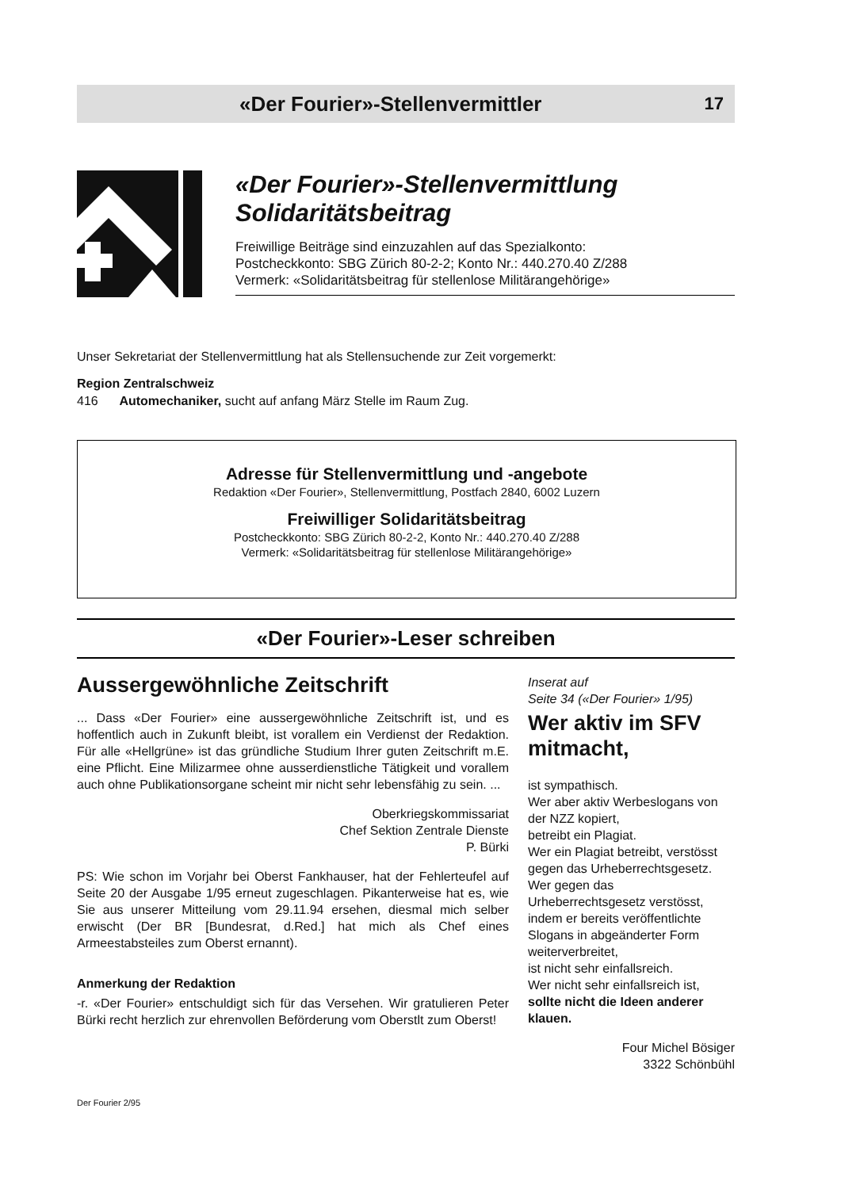«Der Fourier»-Stellenvermittler
17
«Der Fourier»-Stellenvermittlung
Solidaritätsbeitrag
Freiwillige Beiträge sind einzuzahlen auf das Spezialkonto:
Postcheckkonto: SBG Zürich 80-2-2; Konto Nr.: 440.270.40 Z/288
Vermerk: «Solidaritätsbeitrag für stellenlose Militärangehörige»
Unser Sekretariat der Stellenvermittlung hat als Stellensuchende zur Zeit vorgemerkt:
Region Zentralschweiz
416 Automechaniker, sucht auf anfang März Stelle im Raum Zug.
Adresse für Stellenvermittlung und -angebote
Redaktion «Der Fourier», Stellenvermittlung, Postfach 2840, 6002 Luzern
Freiwilliger Solidaritätsbeitrag
Postcheckkonto: SBG Zürich 80-2-2, Konto Nr.: 440.270.40 Z/288
Vermerk: «Solidaritätsbeitrag für stellenlose Militärangehörige»
«Der Fourier»-Leser schreiben
Aussergewöhnliche Zeitschrift
... Dass «Der Fourier» eine aussergewöhnliche Zeitschrift ist, und es hoffentlich auch in Zukunft bleibt, ist vorallem ein Verdienst der Redaktion. Für alle «Hellgrüne» ist das gründliche Studium Ihrer guten Zeitschrift m.E. eine Pflicht. Eine Milizarmee ohne ausserdienstliche Tätigkeit und vorallem auch ohne Publikationsorgane scheint mir nicht sehr lebensfähig zu sein. ...
Oberkriegskommissariat
Chef Sektion Zentrale Dienste
P. Bürki
PS: Wie schon im Vorjahr bei Oberst Fankhauser, hat der Fehlerteufel auf Seite 20 der Ausgabe 1/95 erneut zugeschlagen. Pikanterweise hat es, wie Sie aus unserer Mitteilung vom 29.11.94 ersehen, diesmal mich selber erwischt (Der BR [Bundesrat, d.Red.] hat mich als Chef eines Armeestabsteiles zum Oberst ernannt).
Anmerkung der Redaktion
-r. «Der Fourier» entschuldigt sich für das Versehen. Wir gratulieren Peter Bürki recht herzlich zur ehrenvollen Beförderung vom Oberstlt zum Oberst!
Inserat auf
Seite 34 («Der Fourier» 1/95)
Wer aktiv im SFV mitmacht,
ist sympathisch.
Wer aber aktiv Werbeslogans von der NZZ kopiert,
betreibt ein Plagiat.
Wer ein Plagiat betreibt, verstösst gegen das Urheberrechtsgesetz.
Wer gegen das Urheberrechtsgesetz verstösst,
indem er bereits veröffentlichte Slogans in abgeänderter Form weiterverbreitet,
ist nicht sehr einfallsreich.
Wer nicht sehr einfallsreich ist,
sollte nicht die Ideen anderer klauen.
Four Michel Bösiger
3322 Schönbühl
Der Fourier 2/95